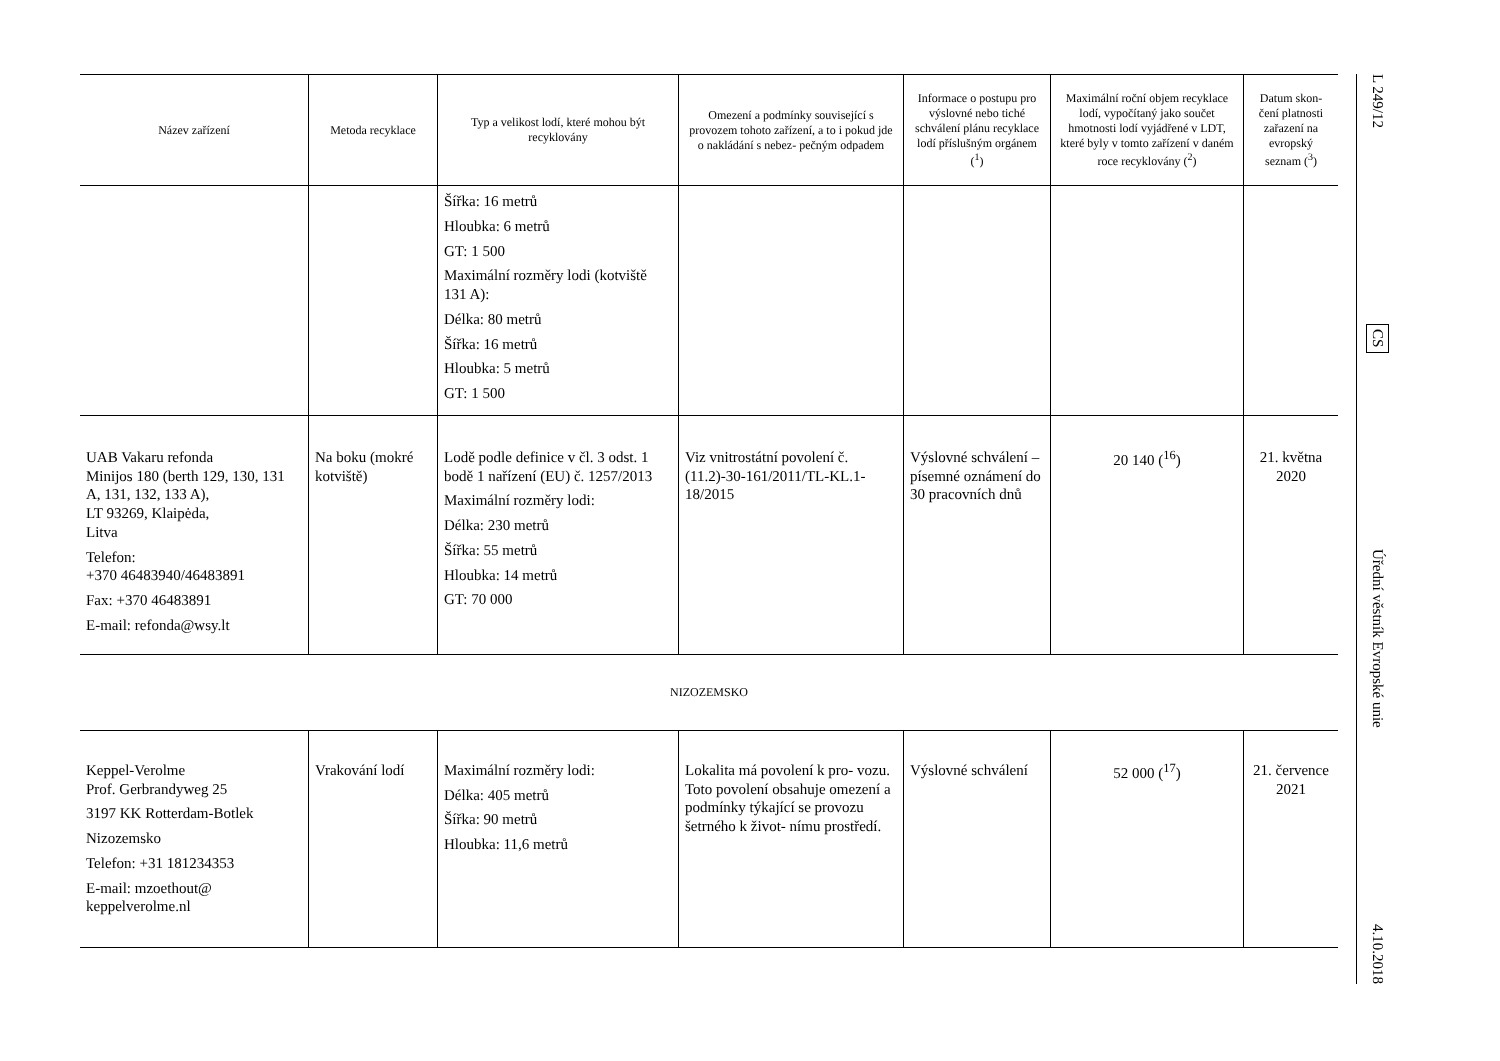| Název zařízení | Metoda recyklace | Typ a velikost lodí, které mohou být recyklovány | Omezení a podmínky související s provozem tohoto zařízení, a to i pokud jde o nakládání s nebez- pečným odpadem | Informace o postupu pro výslovné nebo tiché schválení plánu recyklace lodí příslušným orgánem (<sup>1</sup>) | Maximální roční objem recyklace lodí, vypočítaný jako součet hmotnosti lodí vyjádřené v LDT, které byly v tomto zařízení v daném roce recyklovány (<sup>2</sup>) | Datum skon- čení platnosti zařazení na evropský seznam (<sup>3</sup>) |
| --- | --- | --- | --- | --- | --- | --- |
| | | Šířka: 16 metrů Hloubka: 6 metrů GT: 1 500 Maximální rozměry lodi (kotviště 131 A): Délka: 80 metrů Šířka: 16 metrů Hloubka: 5 metrů GT: 1 500 | | | | |
| UAB Vakaru refonda Minijos 180 (berth 129, 130, 131 A, 131, 132, 133 A), LT 93269, Klaipėda, Litva Telefon: +370 46483940/46483891 Fax: +370 46483891 E-mail: refonda@wsy.lt | Na boku (mokré kotviště) | Lodě podle definice v čl. 3 odst. 1 bodě 1 nařízení (EU) č. 1257/2013 Maximální rozměry lodi: Délka: 230 metrů Šířka: 55 metrů Hloubka: 14 metrů GT: 70 000 | Viz vnitrostátní povolení č. (11.2)-30-161/2011/TL-KL.1-18/2015 | Výslovné schválení – písemné oznámení do 30 pracovních dnů | 20 140 (<sup>16</sup>) | 21. května 2020 |
| NIZOZEMSKO | | | | | | |
| Keppel-Verolme Prof. Gerbrandyweg 25 3197 KK Rotterdam-Botlek Nizozemsko Telefon: +31 181234353 E-mail: mzoethout@ keppelverolme.nl | Vrakování lodí | Maximální rozměry lodi: Délka: 405 metrů Šířka: 90 metrů Hloubka: 11,6 metrů | Lokalita má povolení k pro- vozu. Toto povolení obsahuje omezení a podmínky týkající se provozu šetrného k život- nímu prostředí. | Výslovné schválení | 52 000 (<sup>17</sup>) | 21. července 2021 |
L 249/12
CS
Úřední věstník Evropské unie
4.10.2018